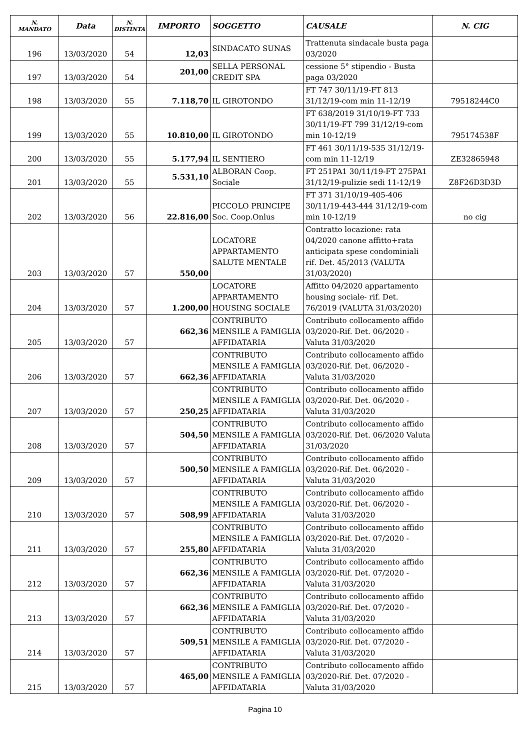| N. MANDATO | Data | N. DISTINTA | IMPORTO | SOGGETTO | CAUSALE | N. CIG |
| --- | --- | --- | --- | --- | --- | --- |
| 196 | 13/03/2020 | 54 | 12,03 | SINDACATO SUNAS | Trattenuta sindacale busta paga 03/2020 | |
| 197 | 13/03/2020 | 54 | 201,00 | SELLA PERSONAL CREDIT SPA | cessione 5° stipendio - Busta paga 03/2020 | |
| 198 | 13/03/2020 | 55 | 7.118,70 | IL GIROTONDO | FT 747 30/11/19-FT 813 31/12/19-com min 11-12/19 | 79518244C0 |
| 199 | 13/03/2020 | 55 | 10.810,00 | IL GIROTONDO | FT 638/2019 31/10/19-FT 733 30/11/19-FT 799 31/12/19-com min 10-12/19 | 795174538F |
| 200 | 13/03/2020 | 55 | 5.177,94 | IL SENTIERO | FT 461 30/11/19-535 31/12/19-com min 11-12/19 | ZE32865948 |
| 201 | 13/03/2020 | 55 | 5.531,10 | ALBORAN Coop. Sociale | FT 251PA1 30/11/19-FT 275PA1 31/12/19-pulizie sedi 11-12/19 | Z8F26D3D3D |
| 202 | 13/03/2020 | 56 | 22.816,00 | PICCOLO PRINCIPE Soc. Coop.Onlus | FT 371 31/10/19-405-406 30/11/19-443-444 31/12/19-com min 10-12/19 | no cig |
| 203 | 13/03/2020 | 57 | 550,00 | LOCATORE APPARTAMENTO SALUTE MENTALE | Contratto locazione: rata 04/2020 canone affitto+rata anticipata spese condominiali rif. Det. 45/2013 (VALUTA 31/03/2020) | |
| 204 | 13/03/2020 | 57 | 1.200,00 | LOCATORE APPARTAMENTO HOUSING SOCIALE | Affitto 04/2020 appartamento housing sociale- rif. Det. 76/2019 (VALUTA 31/03/2020) | |
| 205 | 13/03/2020 | 57 | 662,36 | CONTRIBUTO MENSILE A FAMIGLIA AFFIDATARIA | Contributo collocamento affido 03/2020-Rif. Det. 06/2020 - Valuta 31/03/2020 | |
| 206 | 13/03/2020 | 57 | 662,36 | CONTRIBUTO MENSILE A FAMIGLIA AFFIDATARIA | Contributo collocamento affido 03/2020-Rif. Det. 06/2020 - Valuta 31/03/2020 | |
| 207 | 13/03/2020 | 57 | 250,25 | CONTRIBUTO MENSILE A FAMIGLIA AFFIDATARIA | Contributo collocamento affido 03/2020-Rif. Det. 06/2020 - Valuta 31/03/2020 | |
| 208 | 13/03/2020 | 57 | 504,50 | CONTRIBUTO MENSILE A FAMIGLIA AFFIDATARIA | Contributo collocamento affido 03/2020-Rif. Det. 06/2020 Valuta 31/03/2020 | |
| 209 | 13/03/2020 | 57 | 500,50 | CONTRIBUTO MENSILE A FAMIGLIA AFFIDATARIA | Contributo collocamento affido 03/2020-Rif. Det. 06/2020 - Valuta 31/03/2020 | |
| 210 | 13/03/2020 | 57 | 508,99 | CONTRIBUTO MENSILE A FAMIGLIA AFFIDATARIA | Contributo collocamento affido 03/2020-Rif. Det. 06/2020 - Valuta 31/03/2020 | |
| 211 | 13/03/2020 | 57 | 255,80 | CONTRIBUTO MENSILE A FAMIGLIA AFFIDATARIA | Contributo collocamento affido 03/2020-Rif. Det. 07/2020 - Valuta 31/03/2020 | |
| 212 | 13/03/2020 | 57 | 662,36 | CONTRIBUTO MENSILE A FAMIGLIA AFFIDATARIA | Contributo collocamento affido 03/2020-Rif. Det. 07/2020 - Valuta 31/03/2020 | |
| 213 | 13/03/2020 | 57 | 662,36 | CONTRIBUTO MENSILE A FAMIGLIA AFFIDATARIA | Contributo collocamento affido 03/2020-Rif. Det. 07/2020 - Valuta 31/03/2020 | |
| 214 | 13/03/2020 | 57 | 509,51 | CONTRIBUTO MENSILE A FAMIGLIA AFFIDATARIA | Contributo collocamento affido 03/2020-Rif. Det. 07/2020 - Valuta 31/03/2020 | |
| 215 | 13/03/2020 | 57 | 465,00 | CONTRIBUTO MENSILE A FAMIGLIA AFFIDATARIA | Contributo collocamento affido 03/2020-Rif. Det. 07/2020 - Valuta 31/03/2020 | |
Pagina 10